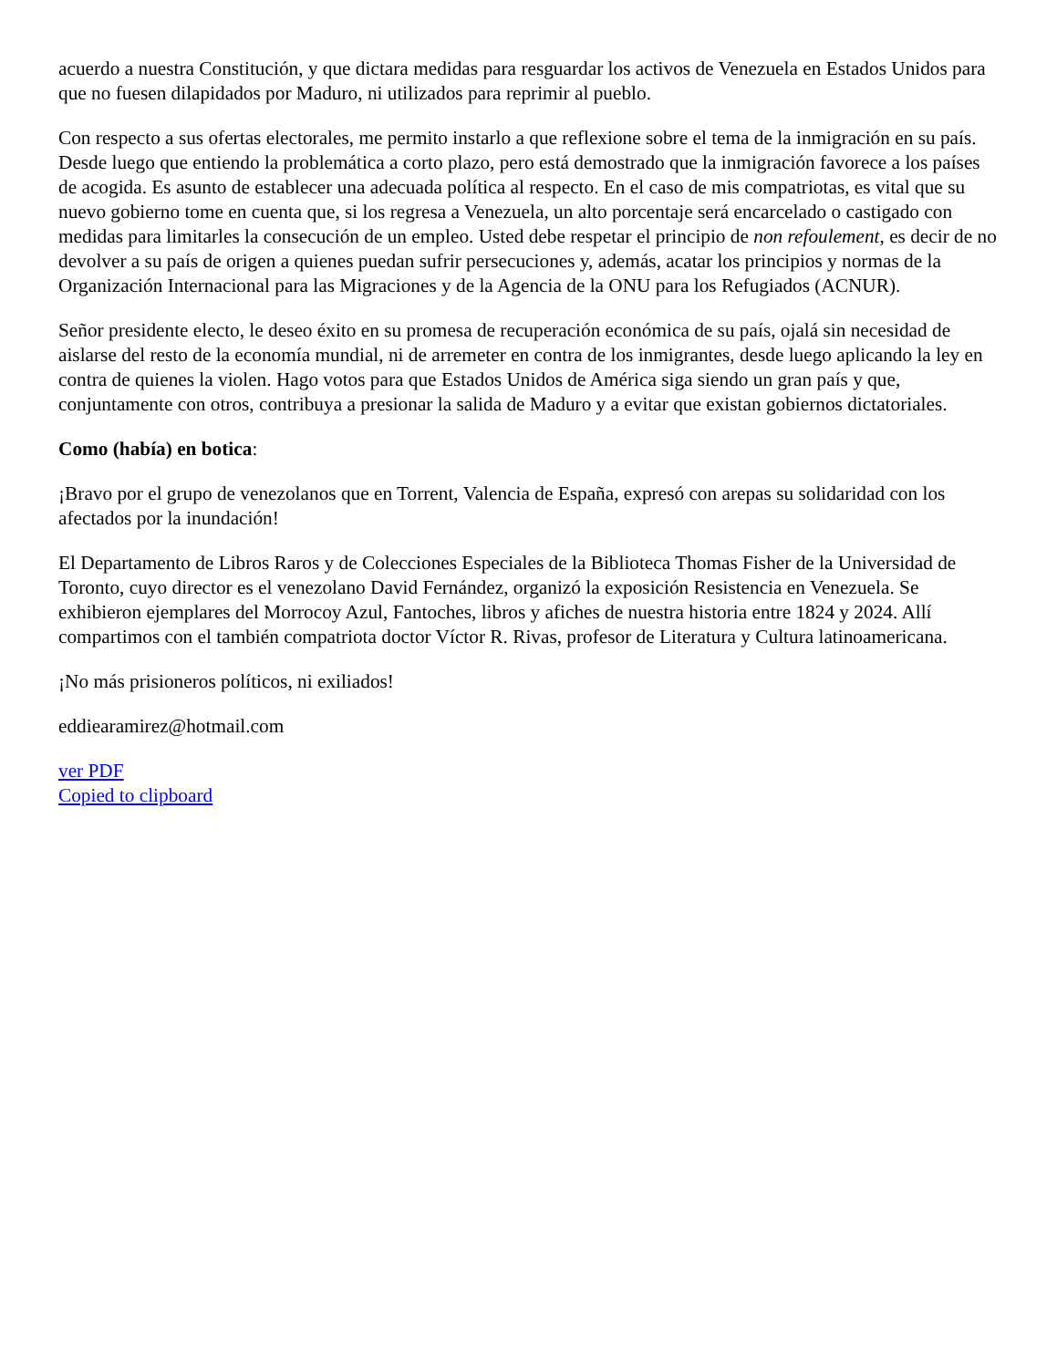acuerdo a nuestra Constitución, y que dictara medidas para resguardar los activos de Venezuela en Estados Unidos para que no fuesen dilapidados por Maduro, ni utilizados para reprimir al pueblo.
Con respecto a sus ofertas electorales, me permito instarlo a que reflexione sobre el tema de la inmigración en su país. Desde luego que entiendo la problemática a corto plazo, pero está demostrado que la inmigración favorece a los países de acogida. Es asunto de establecer una adecuada política al respecto. En el caso de mis compatriotas, es vital que su nuevo gobierno tome en cuenta que, si los regresa a Venezuela, un alto porcentaje será encarcelado o castigado con medidas para limitarles la consecución de un empleo. Usted debe respetar el principio de non refoulement, es decir de no devolver a su país de origen a quienes puedan sufrir persecuciones y, además, acatar los principios y normas de la Organización Internacional para las Migraciones y de la Agencia de la ONU para los Refugiados (ACNUR).
Señor presidente electo, le deseo éxito en su promesa de recuperación económica de su país, ojalá sin necesidad de aislarse del resto de la economía mundial, ni de arremeter en contra de los inmigrantes, desde luego aplicando la ley en contra de quienes la violen. Hago votos para que Estados Unidos de América siga siendo un gran país y que, conjuntamente con otros, contribuya a presionar la salida de Maduro y a evitar que existan gobiernos dictatoriales.
Como (había) en botica:
¡Bravo por el grupo de venezolanos que en Torrent, Valencia de España, expresó con arepas su solidaridad con los afectados por la inundación!
El Departamento de Libros Raros y de Colecciones Especiales de la Biblioteca Thomas Fisher de la Universidad de Toronto, cuyo director es el venezolano David Fernández, organizó la exposición Resistencia en Venezuela. Se exhibieron ejemplares del Morrocoy Azul, Fantoches, libros y afiches de nuestra historia entre 1824 y 2024. Allí compartimos con el también compatriota doctor Víctor R. Rivas, profesor de Literatura y Cultura latinoamericana.
¡No más prisioneros políticos, ni exiliados!
eddiearamirez@hotmail.com
ver PDF
Copied to clipboard